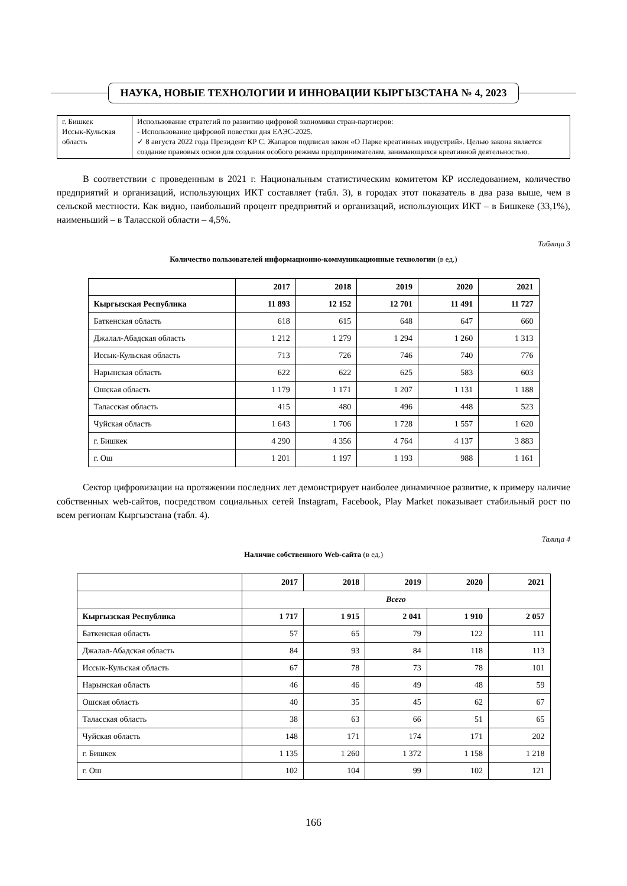НАУКА, НОВЫЕ ТЕХНОЛОГИИ И ИННОВАЦИИ КЫРГЫЗСТАНА № 4, 2023
| г. Бишкек Иссык-Кульская область | Использование стратегий по развитию цифровой экономики стран-партнеров: - Использование цифровой повестки дня ЕАЭС-2025. ✓ 8 августа 2022 года Президент КР С. Жапаров подписал закон «О Парке креативных индустрий». Целью закона является создание правовых основ для создания особого режима предпринимателям, занимающихся креативной деятельностью. |
В соответствии с проведенным в 2021 г. Национальным статистическим комитетом КР исследованием, количество предприятий и организаций, использующих ИКТ составляет (табл. 3), в городах этот показатель в два раза выше, чем в сельской местности. Как видно, наибольший процент предприятий и организаций, использующих ИКТ – в Бишкеке (33,1%), наименьший – в Таласской области – 4,5%.
Таблица 3
Количество пользователей информационно-коммуникационные технологии (в ед.)
| | 2017 | 2018 | 2019 | 2020 | 2021 |
| --- | --- | --- | --- | --- | --- |
| Кыргызская Республика | 11 893 | 12 152 | 12 701 | 11 491 | 11 727 |
| Баткенская область | 618 | 615 | 648 | 647 | 660 |
| Джалал-Абадская область | 1 212 | 1 279 | 1 294 | 1 260 | 1 313 |
| Иссык-Кульская область | 713 | 726 | 746 | 740 | 776 |
| Нарынская область | 622 | 622 | 625 | 583 | 603 |
| Ошская область | 1 179 | 1 171 | 1 207 | 1 131 | 1 188 |
| Таласская область | 415 | 480 | 496 | 448 | 523 |
| Чуйская область | 1 643 | 1 706 | 1 728 | 1 557 | 1 620 |
| г. Бишкек | 4 290 | 4 356 | 4 764 | 4 137 | 3 883 |
| г. Ош | 1 201 | 1 197 | 1 193 | 988 | 1 161 |
Сектор цифровизации на протяжении последних лет демонстрирует наиболее динамичное развитие, к примеру наличие собственных web-сайтов, посредством социальных сетей Instagram, Facebook, Play Market показывает стабильный рост по всем регионам Кыргызстана (табл. 4).
Талица 4
Наличие собственного Web-сайта (в ед.)
| | 2017 | 2018 | 2019 | 2020 | 2021 |
| --- | --- | --- | --- | --- | --- |
| | Всего | | | | |
| Кыргызская Республика | 1 717 | 1 915 | 2 041 | 1 910 | 2 057 |
| Баткенская область | 57 | 65 | 79 | 122 | 111 |
| Джалал-Абадская область | 84 | 93 | 84 | 118 | 113 |
| Иссык-Кульская область | 67 | 78 | 73 | 78 | 101 |
| Нарынская область | 46 | 46 | 49 | 48 | 59 |
| Ошская область | 40 | 35 | 45 | 62 | 67 |
| Таласская область | 38 | 63 | 66 | 51 | 65 |
| Чуйская область | 148 | 171 | 174 | 171 | 202 |
| г. Бишкек | 1 135 | 1 260 | 1 372 | 1 158 | 1 218 |
| г. Ош | 102 | 104 | 99 | 102 | 121 |
166